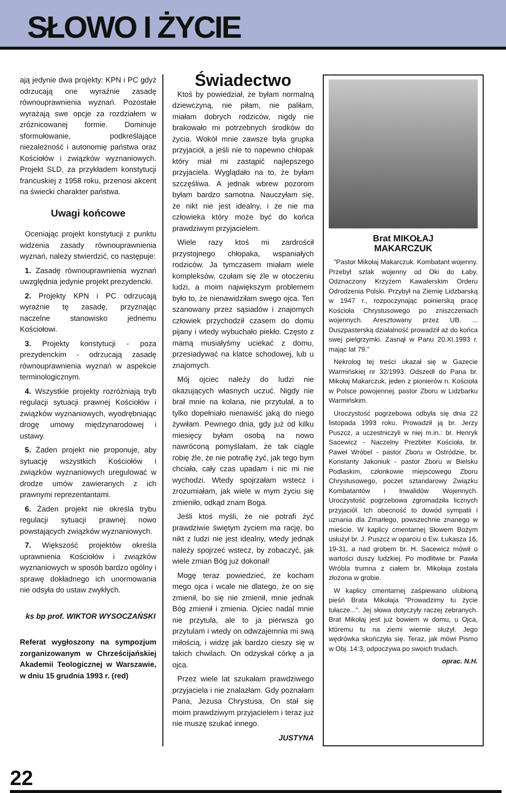SŁOWO I ŻYCIE
ają jedynie dwa projekty: KPN i PC gdyż odrzucają one wyraźnie zasadę równouprawnienia wyznań. Pozostałe wyrażają swe opcje za rozdziałem w zróżnicowanej formie. Dominuje sformułowanie, podkreślające niezależność i autonomię państwa oraz Kościołów i związków wyznaniowych. Projekt SLD, za przykładem konstytucji francuskiej z 1958 roku, przenosi akcent na świecki charakter państwa.
Uwagi końcowe
Oceniając projekt konstytucji z punktu widzenia zasady równouprawnienia wyznań, należy stwierdzić, co następuje:
1. Zasadę równouprawnienia wyznań uwzględnia jedynie projekt prezydencki.
2. Projekty KPN i PC odrzucają wyraźnie tę zasadę, przyznając naczelne stanowisko jednemu Kościołowi.
3. Projekty konstytucji - poza prezydenckim - odrzucają zasadę równouprawnienia wyznań w aspekcie terminologicznym.
4. Wszystkie projekty rozróżniają tryb regulacji sytuacji prawnej Kościołów i związków wyznaniowych, wyodrębniając drogę umowy międzynarodowej i ustawy.
5. Żaden projekt nie proponuje, aby sytuację wszystkich Kościołów i związków wyznaniowych uregulować w drodze umów zawieranych z ich prawnymi reprezentantami.
6. Żaden projekt nie określa trybu regulacji sytuacji prawnej nowo powstających związków wyznaniowych.
7. Większość projektów określa uprawnienia Kościołów i związków wyznaniowych w sposób bardzo ogólny i sprawę dokładnego ich unormowania nie odsyła do ustaw zwykłych.
ks bp prof. WIKTOR WYSOCZAŃSKI
Referat wygłoszony na sympozjum zorganizowanym w Chrześcijańskiej Akademii Teologicznej w Warszawie, w dniu 15 grudnia 1993 r. (red)
Świadectwo
Ktoś by powiedział, że byłam normalną dziewczyną, nie piłam, nie paliłam, miałam dobrych rodziców, nigdy nie brakowało mi potrzebnych środków do życia. Wokół mnie zawsze była grupka przyjaciół, a jeśli nie to napewno chłopak który miał mi zastąpić najlepszego przyjaciela. Wyglądało na to, że byłam szczęśliwa. A jednak wbrew pozorom byłam bardzo samotna. Nauczyłam się, że nikt nie jest idealny, i że nie ma człowieka który może być do końca prawdziwym przyjacielem.
Wiele razy ktoś mi zardrościł przystojnego chłopaka, wspaniałych rodziców. Ja tymczasem miałam wiele kompleksów, czułam się źle w otoczeniu ludzi, a moim największym problemem było to, że nienawidziłam swego ojca. Ten szanowany przez sąsiadów i znajomych człowiek przychodził czasem do domu pijany i wtedy wybuchało piekło. Często z mamą musiałyśmy uciekać z domu, przesiadywać na klatce schodowej, lub u znajomych.
Mój ojciec należy do ludzi nie okazujących własnych uczuć. Nigdy nie brał mnie na kolana, nie przytulał, a to tylko dopełniało nienawiść jaką do niego żywiłam. Pewnego dnia, gdy już od kilku miesięcy byłam osobą na nowo nawróconą pomyślałam, że tak ciągle robię źle, że nie potrafię żyć, jak tego bym chciała, cały czas upadam i nic mi nie wychodzi. Wtedy spojrzałam wstecz i zrozumiałam, jak wiele w mym życiu się zmieniło, odkąd znam Boga.
Jeśli ktoś myśli, że nie potrafi żyć prawdziwie świętym życiem ma rację, bo nikt z ludzi nie jest idealny, wtedy jednak należy spojrzeć wstecz, by zobaczyć, jak wiele zmian Bóg już dokonał!
Mogę teraz powiedzieć, że kocham mego ojca i wcale nie dlatego, że on się zmienił, bo się nie zmienił, mnie jednak Bóg zmienił i zmienia. Ojciec nadal mnie nie przytula, ale to ja pierwsza go przytulam i wtedy on odwzajemnia mi swą miłością, i widzę jak bardzo cieszy się w takich chwilach. On odzyskał córkę a ja ojca.
Przez wiele lat szukałam prawdziwego przyjaciela i nie znalazłam. Gdy poznałam Pana, Jezusa Chrystusa, On stał się moim prawdziwym przyjacielem i teraz już nie muszę szukać innego.
JUSTYNA
Brat MIKOŁAJ
MAKARCZUK
"Pastor Mikołaj Makarczuk. Kombatant wojenny. Przebył szlak wojenny od Oki do Łaby. Odznaczony Krzyżem Kawalerskim Orderu Odrodzenia Polski. Przybył na Ziemię Lidzbarską w 1947 r., rozpoczynając poinierską pracę Kościoła Chrystusowego po zniszczeniach wojennych. Aresztowany przez UB. ... Duszpasterską działalność prowadził aż do końca swej pielgrzymki. Zasnął w Panu 20.XI.1993 r. mając lat 79."
Nekrolog tej treści ukazał się w Gazecie Warmińskiej nr 32/1993. Odszedł do Pana br. Mikołaj Makarczuk, jeden z pionierów n. Kościoła w Polsce powojennej, pastor Zboru w Lidzbarku Warmińskim.
Uroczystość pogrzebowa odbyła się dnia 22 listopada 1993 roku. Prowadził ją br. Jerzy Puszcz, a uczestniczyli w niej m.in.: br. Henryk Sacewicz - Naczelny Prezbiter Kościoła, br. Paweł Wróbel - pastor Zboru w Ostródzie, br. Konstanty Jakoniuk - pastor Zboru w Bielsku Podlaskim, członkowie miejscowego Zboru Chrystusowego, poczet sztandarowy Związku Kombatantów i Inwalidów Wojennych. Uroczystość pogrzebowa zgromadziła licznych przyjaciół. Ich obecność to dowód sympatii i uznania dla Zmarłego, powszechnie znanego w mieście. W kaplicy cmentarnej Słowem Bożym usłużył br. J. Puszcz w oparciu o Ew. Łukasza 16, 19-31, a nad grobem br. H. Sacewicz mówił o wartości duszy ludzkiej. Po modlitwie br. Pawła Wróbla trumna z ciałem br. Mikołaja została złożona w grobie.
W kaplicy cmentarnej zaśpiewano ulubioną pieśń Brata Mikołaja "Prowadzimy tu życie tułacze...". Jej słowa dotyczyły raczej zebranych. Brat Mikołaj jest już bowiem w domu, u Ojca, któremu tu na ziemi wiernie służył. Jego wędrówka skończyła się. Teraz, jak mówi Pismo w Obj. 14:3, odpoczywa po swoich trudach.
oprac. N.H.
22